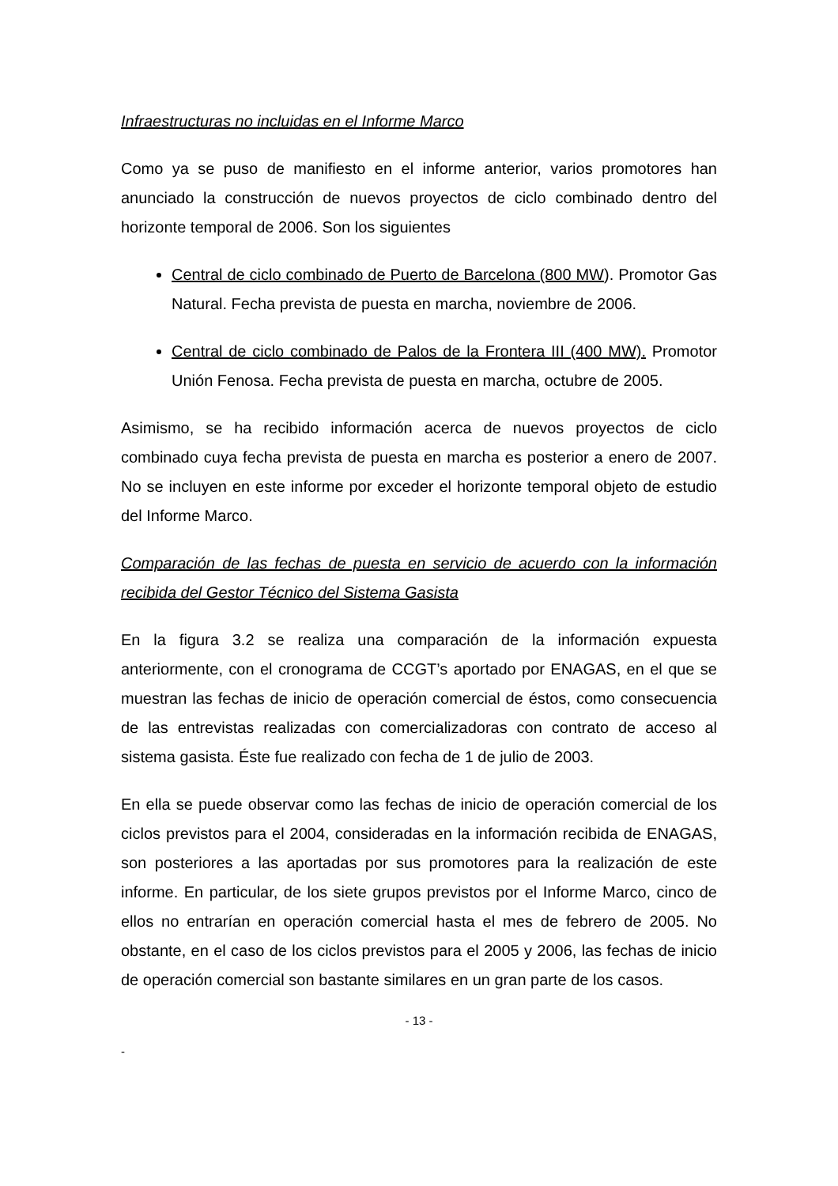Infraestructuras no incluidas en el Informe Marco
Como ya se puso de manifiesto en el informe anterior, varios promotores han anunciado la construcción de nuevos proyectos de ciclo combinado dentro del horizonte temporal de 2006. Son los siguientes
Central de ciclo combinado de Puerto de Barcelona (800 MW). Promotor Gas Natural. Fecha prevista de puesta en marcha, noviembre de 2006.
Central de ciclo combinado de Palos de la Frontera III (400 MW). Promotor Unión Fenosa. Fecha prevista de puesta en marcha, octubre de 2005.
Asimismo, se ha recibido información acerca de nuevos proyectos de ciclo combinado cuya fecha prevista de puesta en marcha es posterior a enero de 2007. No se incluyen en este informe por exceder el horizonte temporal objeto de estudio del Informe Marco.
Comparación de las fechas de puesta en servicio de acuerdo con la información recibida del Gestor Técnico del Sistema Gasista
En la figura 3.2 se realiza una comparación de la información expuesta anteriormente, con el cronograma de CCGT’s aportado por ENAGAS, en el que se muestran las fechas de inicio de operación comercial de éstos, como consecuencia de las entrevistas realizadas con comercializadoras con contrato de acceso al sistema gasista. Éste fue realizado con fecha de 1 de julio de 2003.
En ella se puede observar como las fechas de inicio de operación comercial de los ciclos previstos para el 2004, consideradas en la información recibida de ENAGAS, son posteriores a las aportadas por sus promotores para la realización de este informe. En particular, de los siete grupos previstos por el Informe Marco, cinco de ellos no entrarían en operación comercial hasta el mes de febrero de 2005. No obstante, en el caso de los ciclos previstos para el 2005 y 2006, las fechas de inicio de operación comercial son bastante similares en un gran parte de los casos.
- 13 -
-